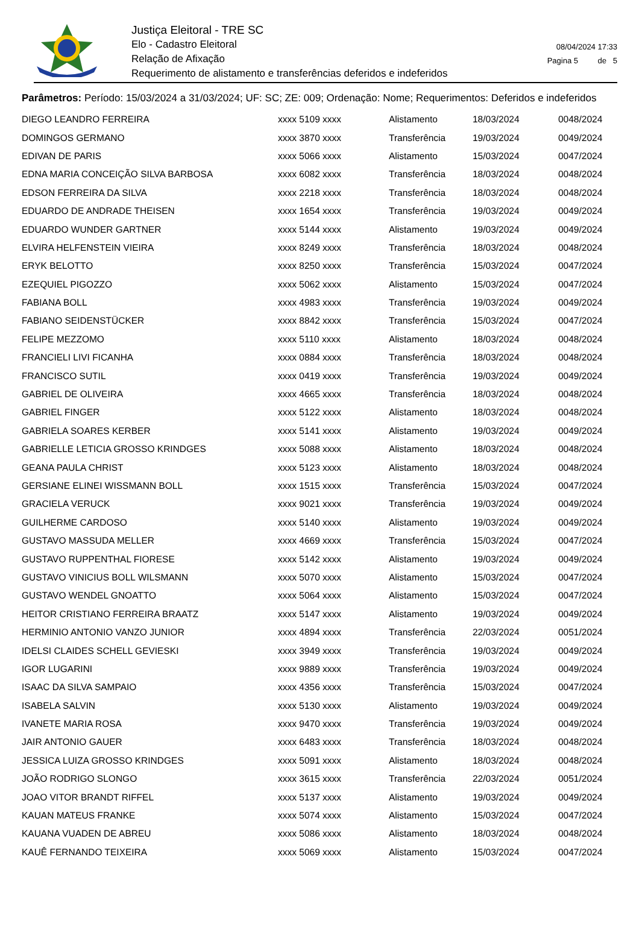Justiça Eleitoral - TRE SC
Elo - Cadastro Eleitoral
Relação de Afixação
Requerimento de alistamento e transferências deferidos e indeferidos
08/04/2024 17:33
Pagina 5 de 5
Parâmetros: Período: 15/03/2024 a 31/03/2024; UF: SC; ZE: 009; Ordenação: Nome; Requerimentos: Deferidos e indeferidos
| DIEGO LEANDRO FERREIRA | xxxx 5109 xxxx | Alistamento | 18/03/2024 | 0048/2024 |
| DOMINGOS GERMANO | xxxx 3870 xxxx | Transferência | 19/03/2024 | 0049/2024 |
| EDIVAN DE PARIS | xxxx 5066 xxxx | Alistamento | 15/03/2024 | 0047/2024 |
| EDNA MARIA CONCEIÇÃO SILVA BARBOSA | xxxx 6082 xxxx | Transferência | 18/03/2024 | 0048/2024 |
| EDSON FERREIRA DA SILVA | xxxx 2218 xxxx | Transferência | 18/03/2024 | 0048/2024 |
| EDUARDO DE ANDRADE THEISEN | xxxx 1654 xxxx | Transferência | 19/03/2024 | 0049/2024 |
| EDUARDO WUNDER GARTNER | xxxx 5144 xxxx | Alistamento | 19/03/2024 | 0049/2024 |
| ELVIRA HELFENSTEIN VIEIRA | xxxx 8249 xxxx | Transferência | 18/03/2024 | 0048/2024 |
| ERYK BELOTTO | xxxx 8250 xxxx | Transferência | 15/03/2024 | 0047/2024 |
| EZEQUIEL PIGOZZO | xxxx 5062 xxxx | Alistamento | 15/03/2024 | 0047/2024 |
| FABIANA BOLL | xxxx 4983 xxxx | Transferência | 19/03/2024 | 0049/2024 |
| FABIANO SEIDENSTÜCKER | xxxx 8842 xxxx | Transferência | 15/03/2024 | 0047/2024 |
| FELIPE MEZZOMO | xxxx 5110 xxxx | Alistamento | 18/03/2024 | 0048/2024 |
| FRANCIELI LIVI FICANHA | xxxx 0884 xxxx | Transferência | 18/03/2024 | 0048/2024 |
| FRANCISCO SUTIL | xxxx 0419 xxxx | Transferência | 19/03/2024 | 0049/2024 |
| GABRIEL DE OLIVEIRA | xxxx 4665 xxxx | Transferência | 18/03/2024 | 0048/2024 |
| GABRIEL FINGER | xxxx 5122 xxxx | Alistamento | 18/03/2024 | 0048/2024 |
| GABRIELA SOARES KERBER | xxxx 5141 xxxx | Alistamento | 19/03/2024 | 0049/2024 |
| GABRIELLE LETICIA GROSSO KRINDGES | xxxx 5088 xxxx | Alistamento | 18/03/2024 | 0048/2024 |
| GEANA PAULA CHRIST | xxxx 5123 xxxx | Alistamento | 18/03/2024 | 0048/2024 |
| GERSIANE ELINEI WISSMANN BOLL | xxxx 1515 xxxx | Transferência | 15/03/2024 | 0047/2024 |
| GRACIELA VERUCK | xxxx 9021 xxxx | Transferência | 19/03/2024 | 0049/2024 |
| GUILHERME CARDOSO | xxxx 5140 xxxx | Alistamento | 19/03/2024 | 0049/2024 |
| GUSTAVO MASSUDA MELLER | xxxx 4669 xxxx | Transferência | 15/03/2024 | 0047/2024 |
| GUSTAVO RUPPENTHAL FIORESE | xxxx 5142 xxxx | Alistamento | 19/03/2024 | 0049/2024 |
| GUSTAVO VINICIUS BOLL WILSMANN | xxxx 5070 xxxx | Alistamento | 15/03/2024 | 0047/2024 |
| GUSTAVO WENDEL GNOATTO | xxxx 5064 xxxx | Alistamento | 15/03/2024 | 0047/2024 |
| HEITOR CRISTIANO FERREIRA BRAATZ | xxxx 5147 xxxx | Alistamento | 19/03/2024 | 0049/2024 |
| HERMINIO ANTONIO VANZO JUNIOR | xxxx 4894 xxxx | Transferência | 22/03/2024 | 0051/2024 |
| IDELSI CLAIDES SCHELL GEVIESKI | xxxx 3949 xxxx | Transferência | 19/03/2024 | 0049/2024 |
| IGOR LUGARINI | xxxx 9889 xxxx | Transferência | 19/03/2024 | 0049/2024 |
| ISAAC DA SILVA SAMPAIO | xxxx 4356 xxxx | Transferência | 15/03/2024 | 0047/2024 |
| ISABELA SALVIN | xxxx 5130 xxxx | Alistamento | 19/03/2024 | 0049/2024 |
| IVANETE MARIA ROSA | xxxx 9470 xxxx | Transferência | 19/03/2024 | 0049/2024 |
| JAIR ANTONIO GAUER | xxxx 6483 xxxx | Transferência | 18/03/2024 | 0048/2024 |
| JESSICA LUIZA GROSSO KRINDGES | xxxx 5091 xxxx | Alistamento | 18/03/2024 | 0048/2024 |
| JOÃO RODRIGO SLONGO | xxxx 3615 xxxx | Transferência | 22/03/2024 | 0051/2024 |
| JOAO VITOR BRANDT RIFFEL | xxxx 5137 xxxx | Alistamento | 19/03/2024 | 0049/2024 |
| KAUAN MATEUS FRANKE | xxxx 5074 xxxx | Alistamento | 15/03/2024 | 0047/2024 |
| KAUANA VUADEN DE ABREU | xxxx 5086 xxxx | Alistamento | 18/03/2024 | 0048/2024 |
| KAUÊ FERNANDO TEIXEIRA | xxxx 5069 xxxx | Alistamento | 15/03/2024 | 0047/2024 |